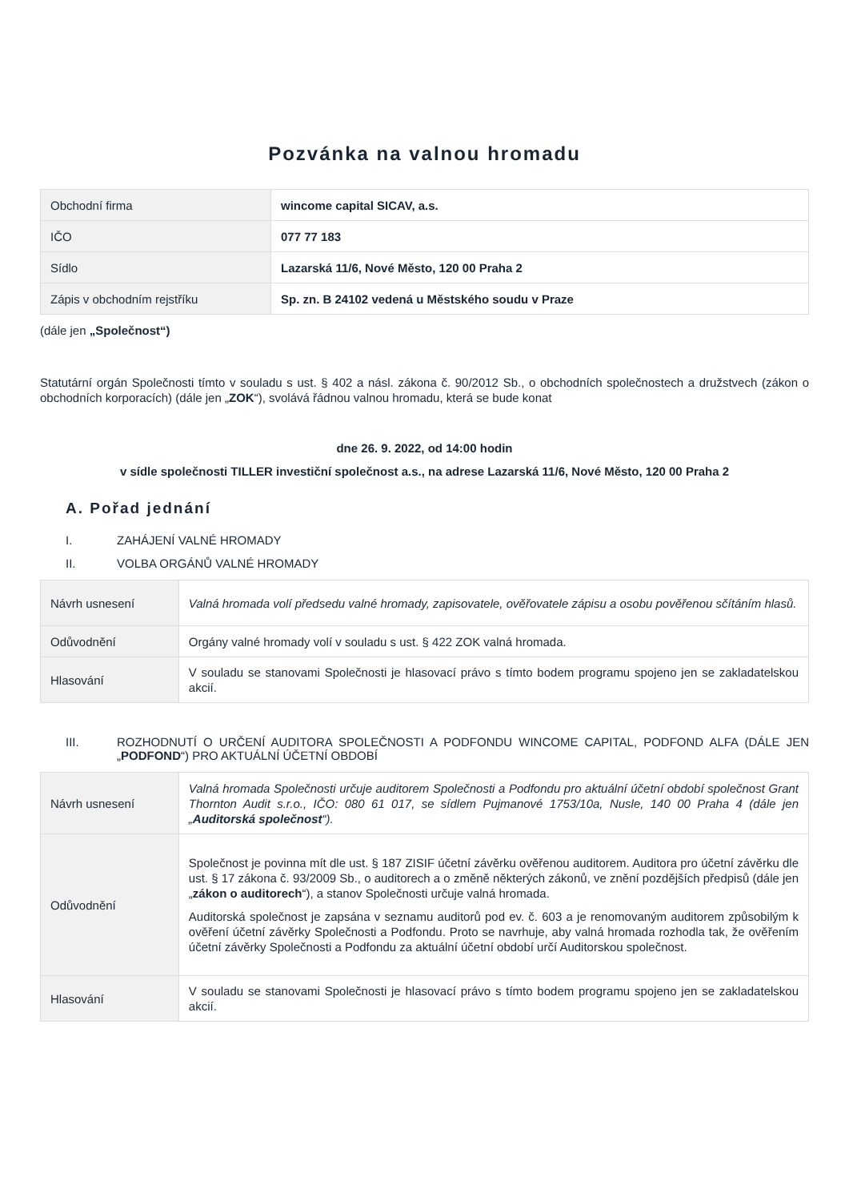Pozvánka na valnou hromadu
| Obchodní firma | wincome capital SICAV, a.s. |
| IČO | 077 77 183 |
| Sídlo | Lazarská 11/6, Nové Město, 120 00 Praha 2 |
| Zápis v obchodním rejstříku | Sp. zn. B 24102 vedená u Městského soudu v Praze |
(dále jen „Společnost“)
Statutární orgán Společnosti tímto v souladu s ust. § 402 a násl. zákona č. 90/2012 Sb., o obchodních společnostech a družstvech (zákon o obchodních korporacích) (dále jen „ZOK“), svolává řádnou valnou hromadu, která se bude konat
dne 26. 9. 2022, od 14:00 hodin
v sídle společnosti TILLER investiční společnost a.s., na adrese Lazarská 11/6, Nové Město, 120 00 Praha 2
A. Pořad jednání
I. ZAHÁJENÍ VALNÉ HROMADY
II. VOLBA ORGÁNŮ VALNÉ HROMADY
| Návrh usnesení | Valná hromada volí předsedu valné hromady, zapisovatele, ověřovatele zápisu a osobu pověřenou sčítáním hlasů. |
| Odůvodnění | Orgány valné hromady volí v souladu s ust. § 422 ZOK valná hromada. |
| Hlasování | V souladu se stanovami Společnosti je hlasovací právo s tímto bodem programu spojeno jen se zakladatelskou akcií. |
III. ROZHODNUTÍ O URČENÍ AUDITORA SPOLEČNOSTI A PODFONDU WINCOME CAPITAL, PODFOND ALFA (DÁLE JEN „PODFOND“) PRO AKTUÁLNÍ ÚČETNÍ OBDOBÍ
| Návrh usnesení | Valná hromada Společnosti určuje auditorem Společnosti a Podfondu pro aktuální účetní období společnost Grant Thornton Audit s.r.o., IČO: 080 61 017, se sídlem Pujmanové 1753/10a, Nusle, 140 00 Praha 4 (dále jen „ Auditorská společnost “). |
| Odůvodnění | Společnost je povinna mít dle ust. § 187 ZISIF účetní závěrku ověřenou auditorem. Auditora pro účetní závěrku dle ust. § 17 zákona č. 93/2009 Sb., o auditorech a o změně některých zákonů, ve znění pozdějších předpisů (dále jen „ zákon o auditorech “), a stanov Společnosti určuje valná hromada. Auditorská společnost je zapsána v seznamu auditorů pod ev. č. 603 a je renomovaným auditorem způsobilým k ověření účetní závěrky Společnosti a Podfondu. Proto se navrhuje, aby valná hromada rozhodla tak, že ověřením účetní závěrky Společnosti a Podfondu za aktuální účetní období určí Auditorskou společnost. |
| Hlasování | V souladu se stanovami Společnosti je hlasovací právo s tímto bodem programu spojeno jen se zakladatelskou akcií. |